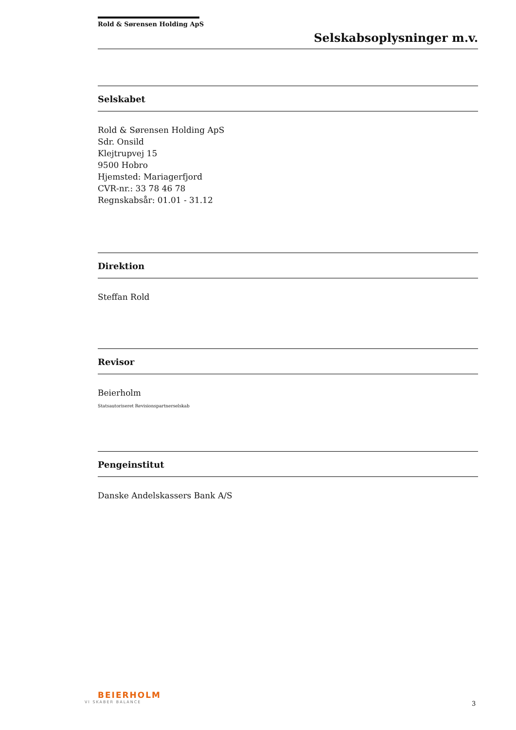Rold & Sørensen Holding ApS
Selskabsoplysninger m.v.
Selskabet
Rold & Sørensen Holding ApS
Sdr. Onsild
Klejtrupvej 15
9500 Hobro
Hjemsted: Mariagerfjord
CVR-nr.: 33 78 46 78
Regnskabsår: 01.01 - 31.12
Direktion
Steffan Rold
Revisor
Beierholm
Statsautoriseret Revisionspartnerselskab
Pengeinstitut
Danske Andelskassers Bank A/S
BEIERHOLM
VI SKABER BALANCE
3